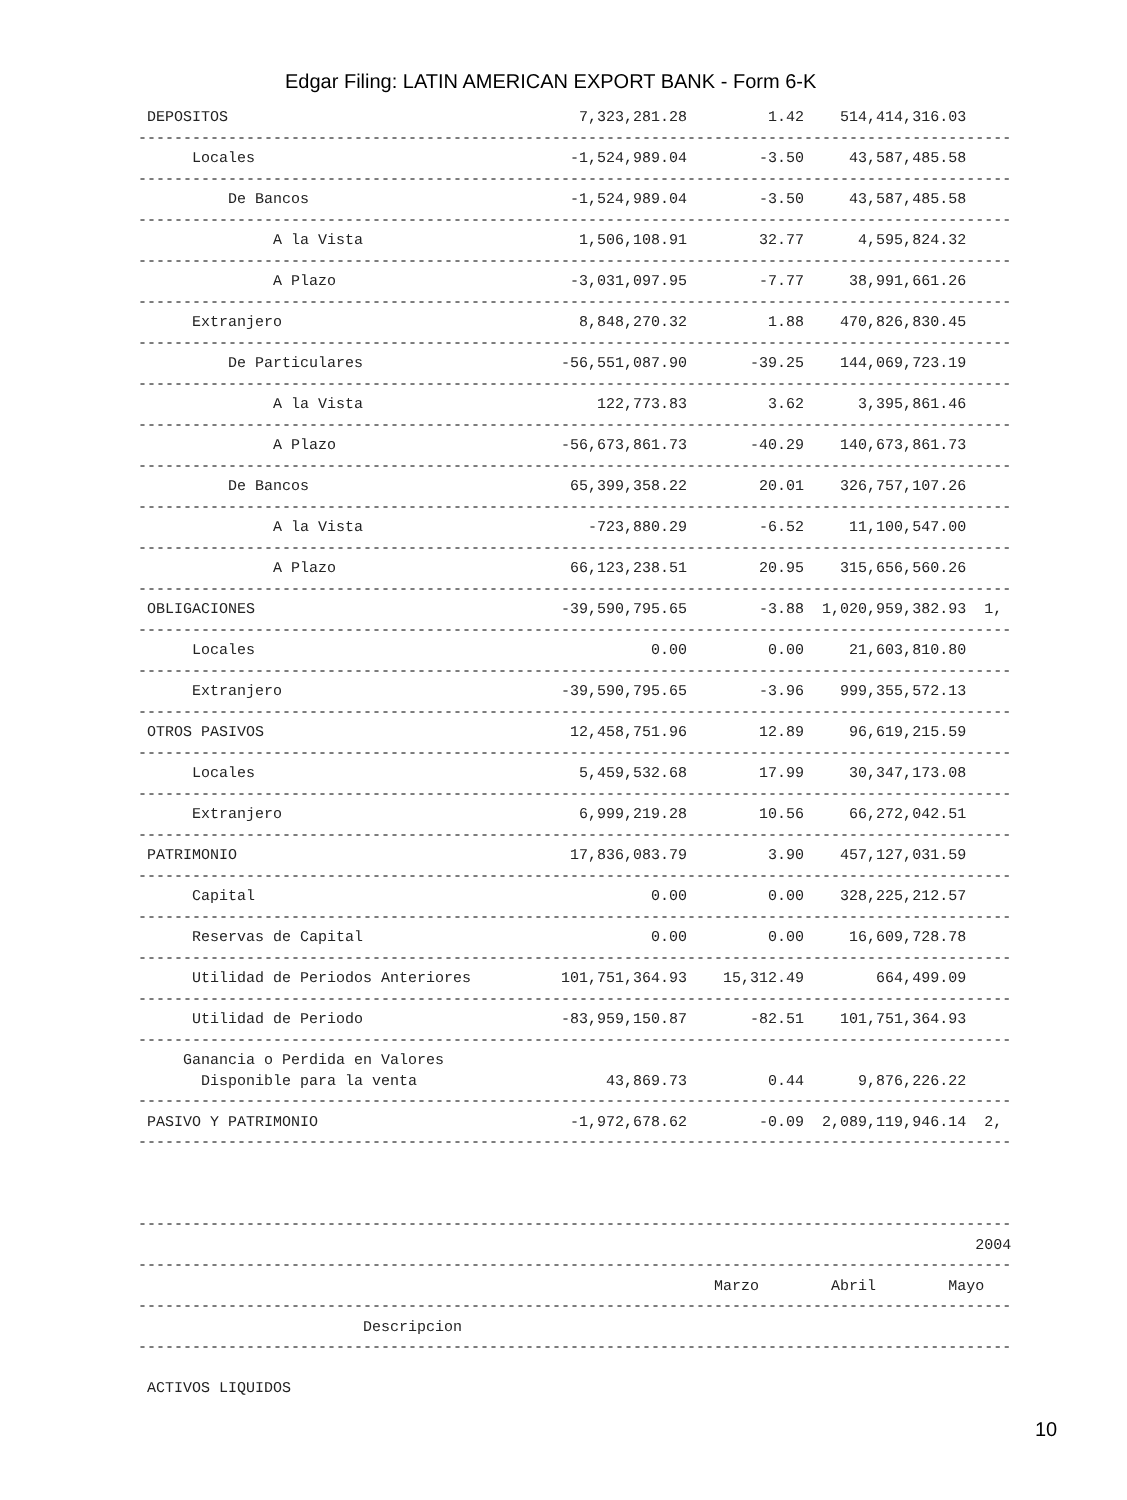Edgar Filing: LATIN AMERICAN EXPORT BANK - Form 6-K
 DEPOSITOS                                       7,323,281.28         1.42    514,414,316.03
-------------------------------------------------------------------------------------------------
      Locales                                   -1,524,989.04        -3.50     43,587,485.58
-------------------------------------------------------------------------------------------------
          De Bancos                             -1,524,989.04        -3.50     43,587,485.58
-------------------------------------------------------------------------------------------------
               A la Vista                        1,506,108.91        32.77      4,595,824.32
-------------------------------------------------------------------------------------------------
               A Plazo                          -3,031,097.95        -7.77     38,991,661.26
-------------------------------------------------------------------------------------------------
      Extranjero                                 8,848,270.32         1.88    470,826,830.45
-------------------------------------------------------------------------------------------------
          De Particulares                      -56,551,087.90       -39.25    144,069,723.19
-------------------------------------------------------------------------------------------------
               A la Vista                          122,773.83         3.62      3,395,861.46
-------------------------------------------------------------------------------------------------
               A Plazo                         -56,673,861.73       -40.29    140,673,861.73
-------------------------------------------------------------------------------------------------
          De Bancos                             65,399,358.22        20.01    326,757,107.26
-------------------------------------------------------------------------------------------------
               A la Vista                         -723,880.29        -6.52     11,100,547.00
-------------------------------------------------------------------------------------------------
               A Plazo                          66,123,238.51        20.95    315,656,560.26
-------------------------------------------------------------------------------------------------
 OBLIGACIONES                                  -39,590,795.65        -3.88  1,020,959,382.93  1,
-------------------------------------------------------------------------------------------------
      Locales                                            0.00         0.00     21,603,810.80
-------------------------------------------------------------------------------------------------
      Extranjero                               -39,590,795.65        -3.96    999,355,572.13
-------------------------------------------------------------------------------------------------
 OTROS PASIVOS                                  12,458,751.96        12.89     96,619,215.59
-------------------------------------------------------------------------------------------------
      Locales                                    5,459,532.68        17.99     30,347,173.08
-------------------------------------------------------------------------------------------------
      Extranjero                                 6,999,219.28        10.56     66,272,042.51
-------------------------------------------------------------------------------------------------
 PATRIMONIO                                     17,836,083.79         3.90    457,127,031.59
-------------------------------------------------------------------------------------------------
      Capital                                            0.00         0.00    328,225,212.57
-------------------------------------------------------------------------------------------------
      Reservas de Capital                                0.00         0.00     16,609,728.78
-------------------------------------------------------------------------------------------------
      Utilidad de Periodos Anteriores          101,751,364.93    15,312.49        664,499.09
-------------------------------------------------------------------------------------------------
      Utilidad de Periodo                      -83,959,150.87       -82.51    101,751,364.93
-------------------------------------------------------------------------------------------------
     Ganancia o Perdida en Valores
       Disponible para la venta                     43,869.73         0.44      9,876,226.22
-------------------------------------------------------------------------------------------------
 PASIVO Y PATRIMONIO                            -1,972,678.62        -0.09  2,089,119,946.14  2,
-------------------------------------------------------------------------------------------------



-------------------------------------------------------------------------------------------------
                                                                                             2004
-------------------------------------------------------------------------------------------------
                                                                Marzo        Abril        Mayo
-------------------------------------------------------------------------------------------------
                         Descripcion
-------------------------------------------------------------------------------------------------

 ACTIVOS LIQUIDOS
10